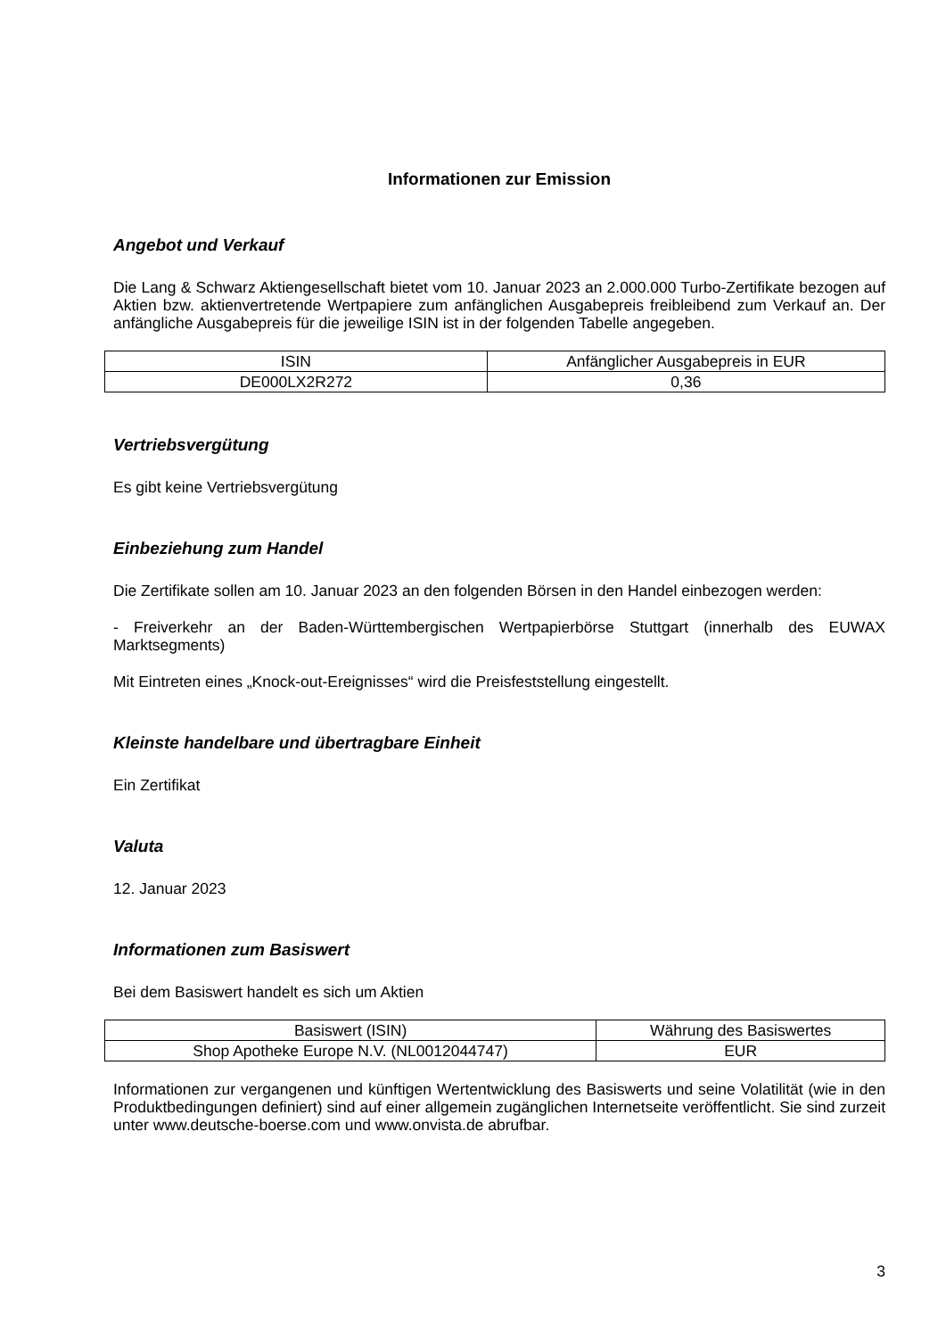Informationen zur Emission
Angebot und Verkauf
Die Lang & Schwarz Aktiengesellschaft bietet vom 10. Januar 2023 an 2.000.000 Turbo-Zertifikate bezogen auf Aktien bzw. aktienvertretende Wertpapiere zum anfänglichen Ausgabepreis freibleibend zum Verkauf an. Der anfängliche Ausgabepreis für die jeweilige ISIN ist in der folgenden Tabelle angegeben.
| ISIN | Anfänglicher Ausgabepreis in EUR |
| --- | --- |
| DE000LX2R272 | 0,36 |
Vertriebsvergütung
Es gibt keine Vertriebsvergütung
Einbeziehung zum Handel
Die Zertifikate sollen am 10. Januar 2023 an den folgenden Börsen in den Handel einbezogen werden:
- Freiverkehr an der Baden-Württembergischen Wertpapierbörse Stuttgart (innerhalb des EUWAX Marktsegments)
Mit Eintreten eines „Knock-out-Ereignisses“ wird die Preisfeststellung eingestellt.
Kleinste handelbare und übertragbare Einheit
Ein Zertifikat
Valuta
12. Januar 2023
Informationen zum Basiswert
Bei dem Basiswert handelt es sich um Aktien
| Basiswert (ISIN) | Währung des Basiswertes |
| --- | --- |
| Shop Apotheke Europe N.V. (NL0012044747) | EUR |
Informationen zur vergangenen und künftigen Wertentwicklung des Basiswerts und seine Volatilität (wie in den Produktbedingungen definiert) sind auf einer allgemein zugänglichen Internetseite veröffentlicht. Sie sind zurzeit unter www.deutsche-boerse.com und www.onvista.de abrufbar.
3